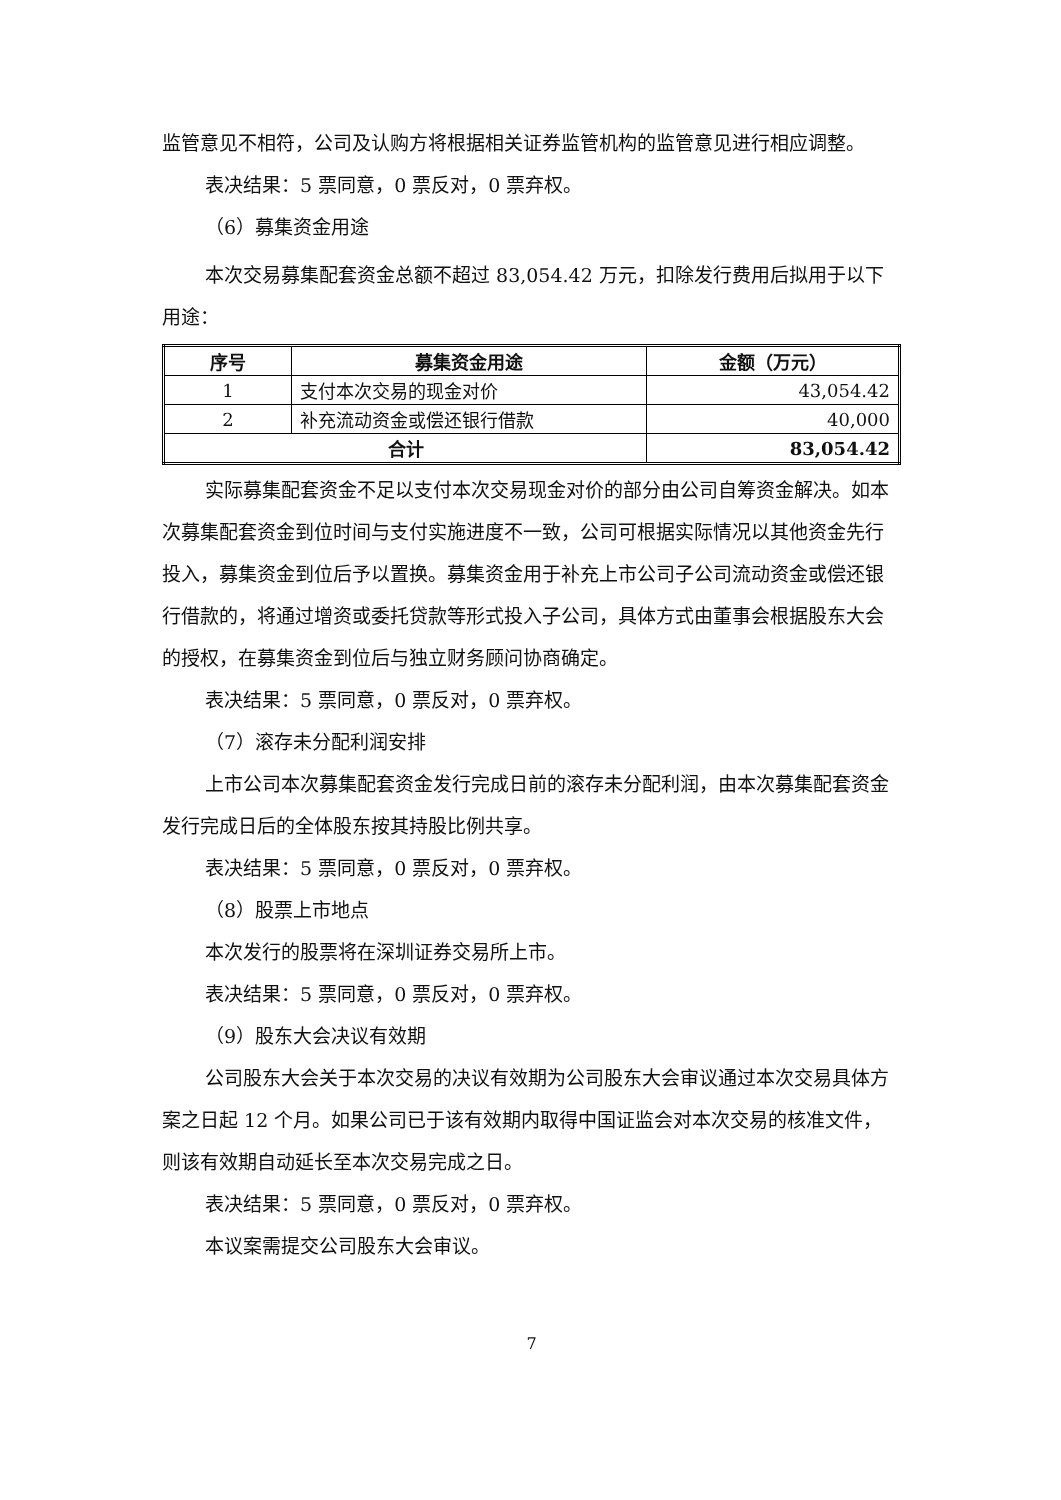监管意见不相符，公司及认购方将根据相关证券监管机构的监管意见进行相应调整。
表决结果：5 票同意，0 票反对，0 票弃权。
（6）募集资金用途
本次交易募集配套资金总额不超过 83,054.42 万元，扣除发行费用后拟用于以下用途：
| 序号 | 募集资金用途 | 金额（万元） |
| --- | --- | --- |
| 1 | 支付本次交易的现金对价 | 43,054.42 |
| 2 | 补充流动资金或偿还银行借款 | 40,000 |
| 合计 | | 83,054.42 |
实际募集配套资金不足以支付本次交易现金对价的部分由公司自筹资金解决。如本次募集配套资金到位时间与支付实施进度不一致，公司可根据实际情况以其他资金先行投入，募集资金到位后予以置换。募集资金用于补充上市公司子公司流动资金或偿还银行借款的，将通过增资或委托贷款等形式投入子公司，具体方式由董事会根据股东大会的授权，在募集资金到位后与独立财务顾问协商确定。
表决结果：5 票同意，0 票反对，0 票弃权。
（7）滚存未分配利润安排
上市公司本次募集配套资金发行完成日前的滚存未分配利润，由本次募集配套资金发行完成日后的全体股东按其持股比例共享。
表决结果：5 票同意，0 票反对，0 票弃权。
（8）股票上市地点
本次发行的股票将在深圳证券交易所上市。
表决结果：5 票同意，0 票反对，0 票弃权。
（9）股东大会决议有效期
公司股东大会关于本次交易的决议有效期为公司股东大会审议通过本次交易具体方案之日起 12 个月。如果公司已于该有效期内取得中国证监会对本次交易的核准文件，则该有效期自动延长至本次交易完成之日。
表决结果：5 票同意，0 票反对，0 票弃权。
本议案需提交公司股东大会审议。
7